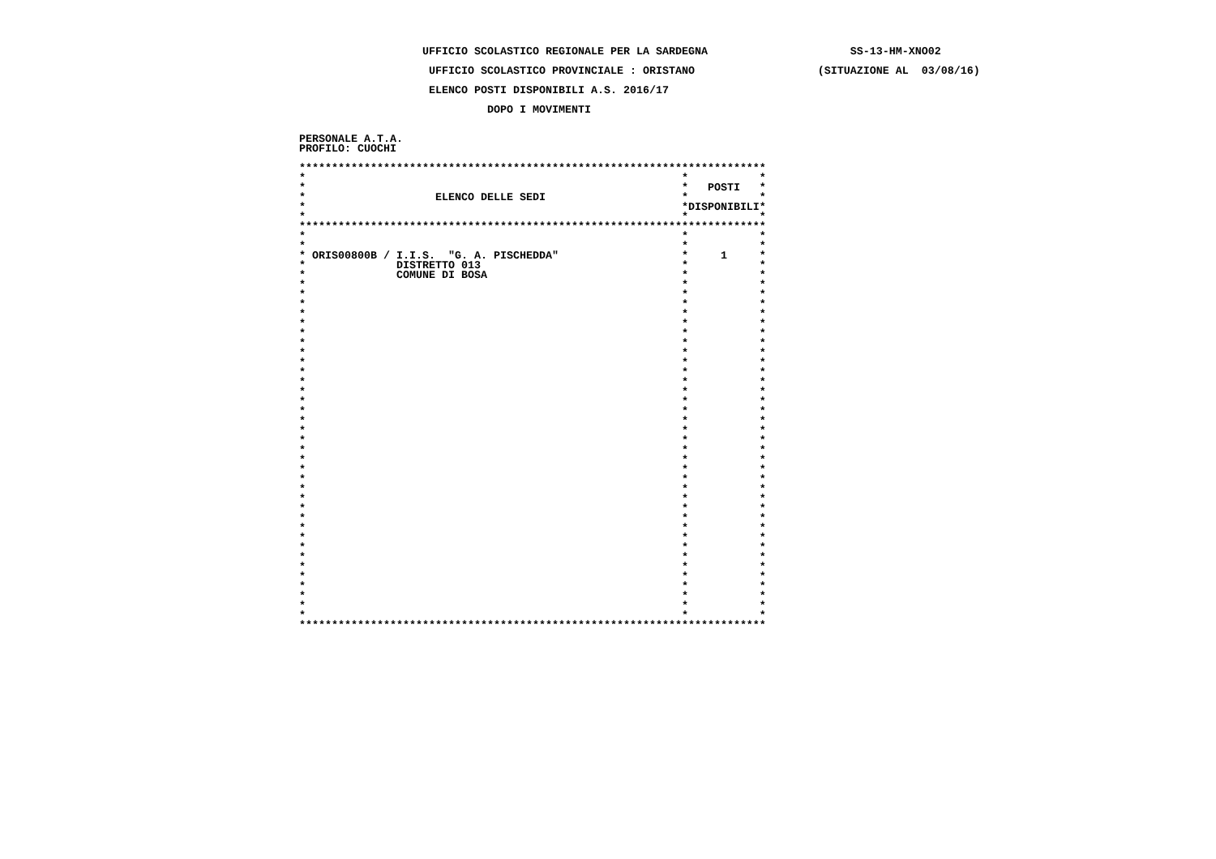UFFICIO SCOLASTICO REGIONALE PER LA SARDEGNA                      SS-13-HM-XNO02

                    UFFICIO SCOLASTICO PROVINCIALE : ORISTANO                   (SITUAZIONE AL  03/08/16)

                    ELENCO POSTI DISPONIBILI A.S. 2016/17

                             DOPO I MOVIMENTI


PERSONALE A.T.A.
PROFILO: CUOCHI

************************************************************************
*                                                          *           *
*                                                          *   POSTI   *
*                    ELENCO DELLE SEDI                     *           *
*                                                          *DISPONIBILI*
*                                                          *           *
************************************************************************
*                                                          *           *
*                                                          *           *
* ORIS00800B / I.I.S.  "G. A. PISCHEDDA"                   *     1     *
*              DISTRETTO 013                               *           *
*              COMUNE DI BOSA                              *           *
*                                                          *           *
*                                                          *           *
*                                                          *           *
*                                                          *           *
*                                                          *           *
*                                                          *           *
*                                                          *           *
*                                                          *           *
*                                                          *           *
*                                                          *           *
*                                                          *           *
*                                                          *           *
*                                                          *           *
*                                                          *           *
*                                                          *           *
*                                                          *           *
*                                                          *           *
*                                                          *           *
*                                                          *           *
*                                                          *           *
*                                                          *           *
*                                                          *           *
*                                                          *           *
*                                                          *           *
*                                                          *           *
*                                                          *           *
*                                                          *           *
*                                                          *           *
*                                                          *           *
*                                                          *           *
*                                                          *           *
*                                                          *           *
*                                                          *           *
*                                                          *           *
*                                                          *           *
************************************************************************